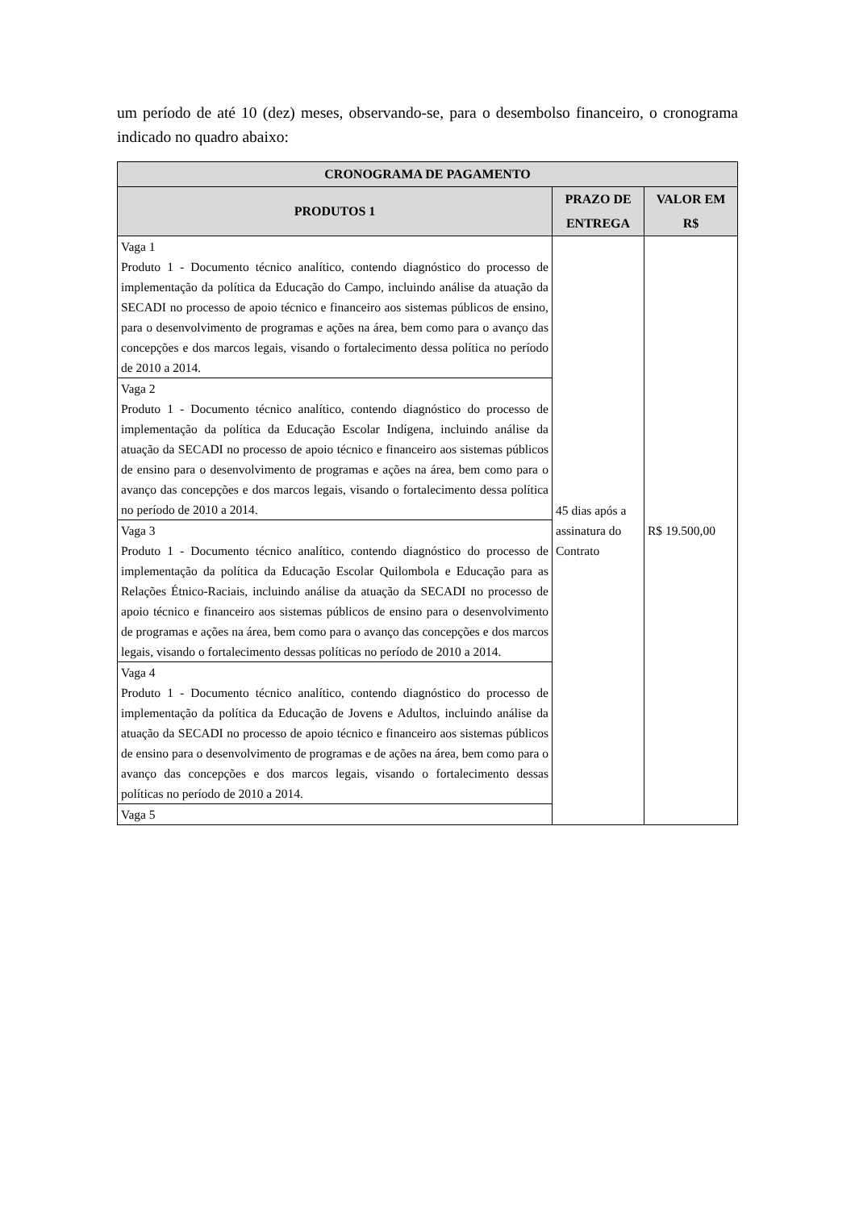um período de até 10 (dez) meses, observando-se, para o desembolso financeiro, o cronograma indicado no quadro abaixo:
| CRONOGRAMA DE PAGAMENTO | | |
| --- | --- | --- |
| PRODUTOS 1 | PRAZO DE ENTREGA | VALOR EM R$ |
| Vaga 1 Produto 1 - Documento técnico analítico, contendo diagnóstico do processo de implementação da política da Educação do Campo, incluindo análise da atuação da SECADI no processo de apoio técnico e financeiro aos sistemas públicos de ensino, para o desenvolvimento de programas e ações na área, bem como para o avanço das concepções e dos marcos legais, visando o fortalecimento dessa política no período de 2010 a 2014. | 45 dias após a assinatura do Contrato | R$ 19.500,00 |
| Vaga 2 Produto 1 - Documento técnico analítico, contendo diagnóstico do processo de implementação da política da Educação Escolar Indígena, incluindo análise da atuação da SECADI no processo de apoio técnico e financeiro aos sistemas públicos de ensino para o desenvolvimento de programas e ações na área, bem como para o avanço das concepções e dos marcos legais, visando o fortalecimento dessa política no período de 2010 a 2014. | | |
| Vaga 3 Produto 1 - Documento técnico analítico, contendo diagnóstico do processo de implementação da política da Educação Escolar Quilombola e Educação para as Relações Étnico-Raciais, incluindo análise da atuação da SECADI no processo de apoio técnico e financeiro aos sistemas públicos de ensino para o desenvolvimento de programas e ações na área, bem como para o avanço das concepções e dos marcos legais, visando o fortalecimento dessas políticas no período de 2010 a 2014. | | |
| Vaga 4 Produto 1 - Documento técnico analítico, contendo diagnóstico do processo de implementação da política da Educação de Jovens e Adultos, incluindo análise da atuação da SECADI no processo de apoio técnico e financeiro aos sistemas públicos de ensino para o desenvolvimento de programas e de ações na área, bem como para o avanço das concepções e dos marcos legais, visando o fortalecimento dessas políticas no período de 2010 a 2014. | | |
| Vaga 5 | | |